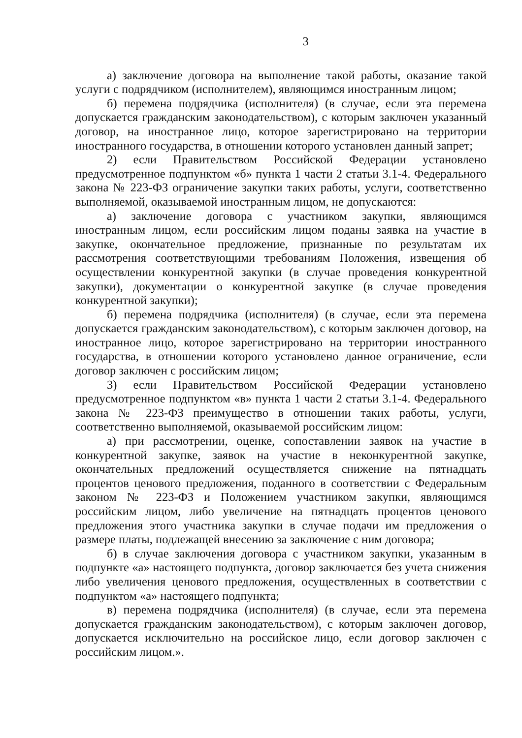3
а) заключение договора на выполнение такой работы, оказание такой услуги с подрядчиком (исполнителем), являющимся иностранным лицом;
б) перемена подрядчика (исполнителя) (в случае, если эта перемена допускается гражданским законодательством), с которым заключен указанный договор, на иностранное лицо, которое зарегистрировано на территории иностранного государства, в отношении которого установлен данный запрет;
2) если Правительством Российской Федерации установлено предусмотренное подпунктом «б» пункта 1 части 2 статьи 3.1-4. Федерального закона № 223-ФЗ ограничение закупки таких работы, услуги, соответственно выполняемой, оказываемой иностранным лицом, не допускаются:
а) заключение договора с участником закупки, являющимся иностранным лицом, если российским лицом поданы заявка на участие в закупке, окончательное предложение, признанные по результатам их рассмотрения соответствующими требованиям Положения, извещения об осуществлении конкурентной закупки (в случае проведения конкурентной закупки), документации о конкурентной закупке (в случае проведения конкурентной закупки);
б) перемена подрядчика (исполнителя) (в случае, если эта перемена допускается гражданским законодательством), с которым заключен договор, на иностранное лицо, которое зарегистрировано на территории иностранного государства, в отношении которого установлено данное ограничение, если договор заключен с российским лицом;
3) если Правительством Российской Федерации установлено предусмотренное подпунктом «в» пункта 1 части 2 статьи 3.1-4. Федерального закона № 223-ФЗ преимущество в отношении таких работы, услуги, соответственно выполняемой, оказываемой российским лицом:
а) при рассмотрении, оценке, сопоставлении заявок на участие в конкурентной закупке, заявок на участие в неконкурентной закупке, окончательных предложений осуществляется снижение на пятнадцать процентов ценового предложения, поданного в соответствии с Федеральным законом № 223-ФЗ и Положением участником закупки, являющимся российским лицом, либо увеличение на пятнадцать процентов ценового предложения этого участника закупки в случае подачи им предложения о размере платы, подлежащей внесению за заключение с ним договора;
б) в случае заключения договора с участником закупки, указанным в подпункте «а» настоящего подпункта, договор заключается без учета снижения либо увеличения ценового предложения, осуществленных в соответствии с подпунктом «а» настоящего подпункта;
в) перемена подрядчика (исполнителя) (в случае, если эта перемена допускается гражданским законодательством), с которым заключен договор, допускается исключительно на российское лицо, если договор заключен с российским лицом.».